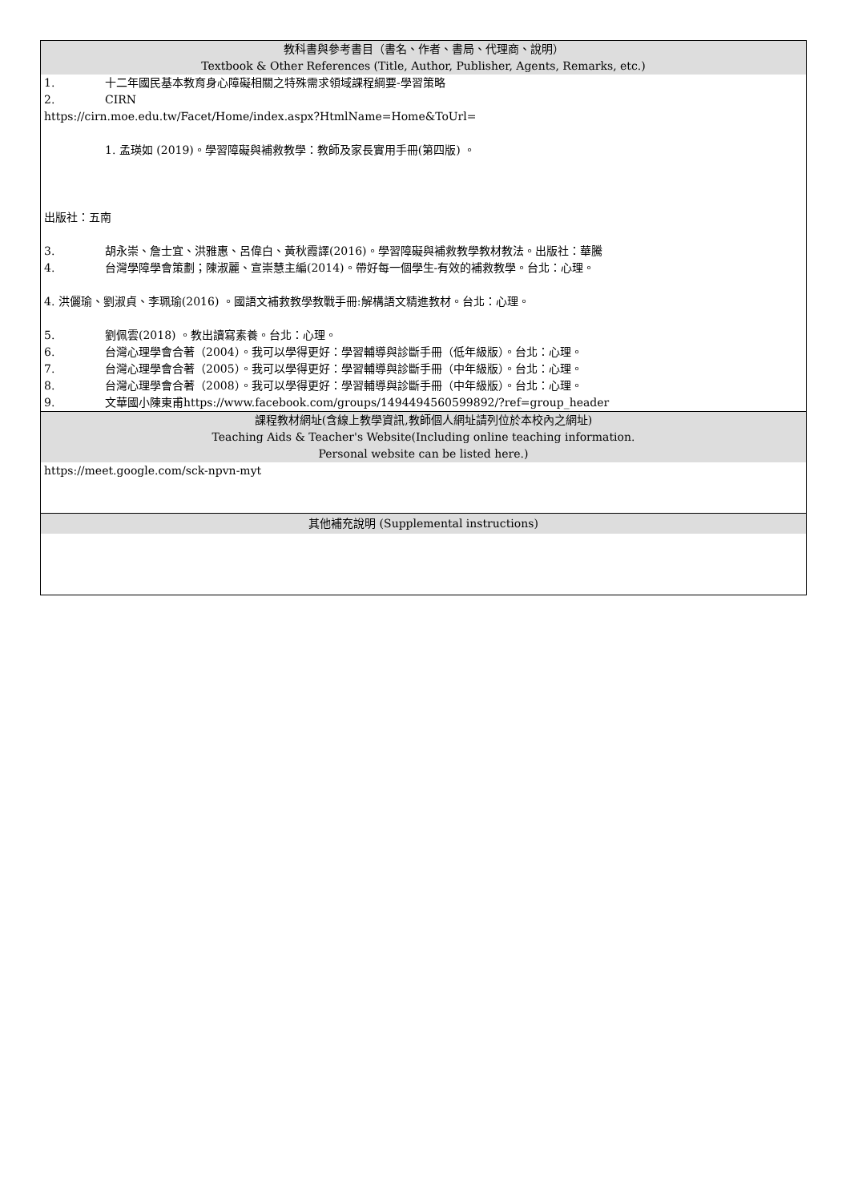| 教科書與參考書目（書名、作者、書局、代理商、說明） Textbook & Other References (Title, Author, Publisher, Agents, Remarks, etc.) |
| --- |
| 1. 十二年國民基本教育身心障礙相關之特殊需求領域課程綱要-學習策略 2. CIRN https://cirn.moe.edu.tw/Facet/Home/index.aspx?HtmlName=Home&ToUrl= 1. 孟瑛如 (2019)。學習障礙與補救教學：教師及家長實用手冊(第四版) 。 出版社：五南 3. 胡永崇、詹士宜、洪雅惠、呂偉白、黃秋霞譯(2016)。學習障礙與補救教學教材教法。出版社：華騰 4. 台灣學障學會策劃；陳淑麗、宣崇慧主編(2014)。帶好每一個學生-有效的補救教學。台北：心理。 4. 洪儷瑜、劉淑貞、李珮瑜(2016) 。國語文補救教學教戰手冊:解構語文精進教材。台北：心理。 5. 劉佩雲(2018) 。教出讀寫素養。台北：心理。 6. 台灣心理學會合著（2004）。我可以學得更好：學習輔導與診斷手冊（低年級版）。台北：心理。 7. 台灣心理學會合著（2005）。我可以學得更好：學習輔導與診斷手冊（中年級版）。台北：心理。 8. 台灣心理學會合著（2008）。我可以學得更好：學習輔導與診斷手冊（中年級版）。台北：心理。 9. 文華國小陳東甫https://www.facebook.com/groups/1494494560599892/?ref=group_header |
| 課程教材網址(含線上教學資訊,教師個人網址請列位於本校內之網址) Teaching Aids & Teacher's Website(Including online teaching information. Personal website can be listed here.) |
| https://meet.google.com/sck-npvn-myt |
| 其他補充說明 (Supplemental instructions) |